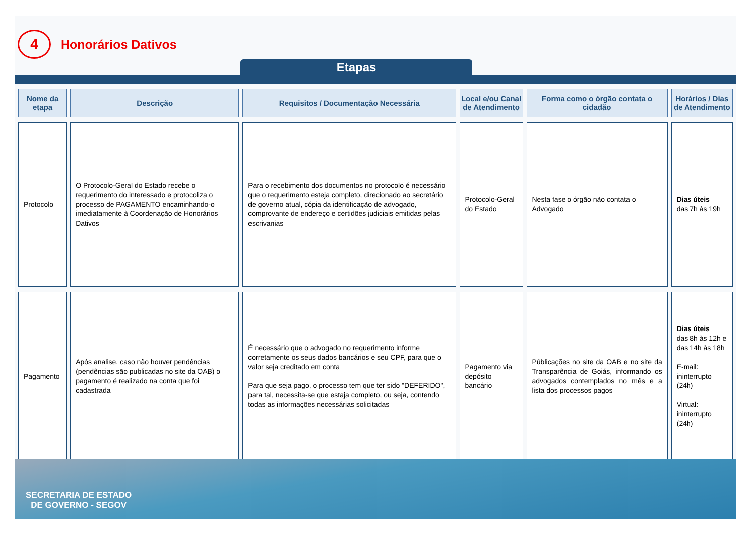4
Honorários Dativos
Etapas
| Nome da etapa | Descrição | Requisitos / Documentação Necessária | Local e/ou Canal de Atendimento | Forma como o órgão contata o cidadão | Horários / Dias de Atendimento |
| --- | --- | --- | --- | --- | --- |
| Protocolo | O Protocolo-Geral do Estado recebe o requerimento do interessado e protocoliza o processo de PAGAMENTO encaminhando-o imediatamente à Coordenação de Honorários Dativos | Para o recebimento dos documentos no protocolo é necessário que o requerimento esteja completo, direcionado ao secretário de governo atual, cópia da identificação de advogado, comprovante de endereço e certidões judiciais emitidas pelas escrivanias | Protocolo-Geral do Estado | Nesta fase o órgão não contata o Advogado | Dias úteis das 7h às 19h |
| Pagamento | Após analise, caso não houver pendências (pendências são publicadas no site da OAB) o pagamento é realizado na conta que foi cadastrada | É necessário que o advogado no requerimento informe corretamente os seus dados bancários e seu CPF, para que o valor seja creditado em conta Para que seja pago, o processo tem que ter sido "DEFERIDO", para tal, necessita-se que estaja completo, ou seja, contendo todas as informações necessárias solicitadas | Pagamento via depósito bancário | Públicações no site da OAB e no site da Transparência de Goiás, informando os advogados contemplados no mês e a lista dos processos pagos | Dias úteis das 8h às 12h e das 14h às 18h E-mail: ininterrupto (24h) Virtual: ininterrupto (24h) |
SECRETARIA DE ESTADO
DE GOVERNO - SEGOV